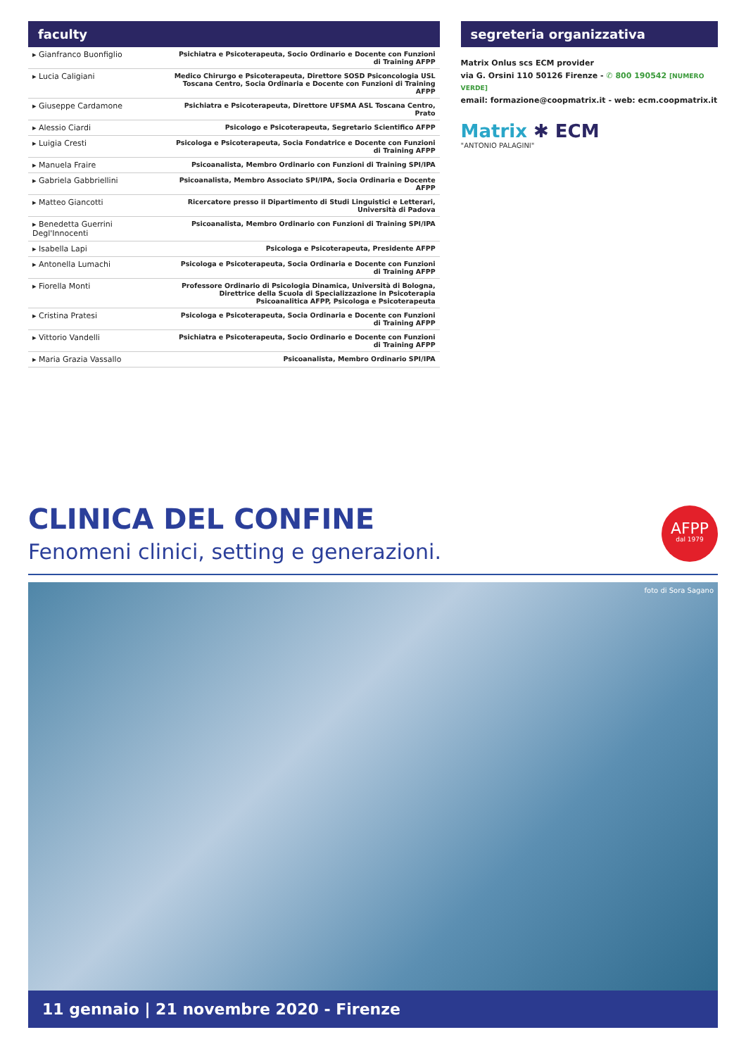faculty
| ▸ Gianfranco Buonfiglio | Psichiatra e Psicoterapeuta, Socio Ordinario e Docente con Funzioni di Training AFPP |
| ▸ Lucia Caligiani | Medico Chirurgo e Psicoterapeuta, Direttore SOSD Psiconcologia USL Toscana Centro, Socia Ordinaria e Docente con Funzioni di Training AFPP |
| ▸ Giuseppe Cardamone | Psichiatra e Psicoterapeuta, Direttore UFSMA ASL Toscana Centro, Prato |
| ▸ Alessio Ciardi | Psicologo e Psicoterapeuta, Segretario Scientifico AFPP |
| ▸ Luigia Cresti | Psicologa e Psicoterapeuta, Socia Fondatrice e Docente con Funzioni di Training AFPP |
| ▸ Manuela Fraire | Psicoanalista, Membro Ordinario con Funzioni di Training SPI/IPA |
| ▸ Gabriela Gabbriellini | Psicoanalista, Membro Associato SPI/IPA, Socia Ordinaria e Docente AFPP |
| ▸ Matteo Giancotti | Ricercatore presso il Dipartimento di Studi Linguistici e Letterari, Università di Padova |
| ▸ Benedetta Guerrini Degl'Innocenti | Psicoanalista, Membro Ordinario con Funzioni di Training SPI/IPA |
| ▸ Isabella Lapi | Psicologa e Psicoterapeuta, Presidente AFPP |
| ▸ Antonella Lumachi | Psicologa e Psicoterapeuta, Socia Ordinaria e Docente con Funzioni di Training AFPP |
| ▸ Fiorella Monti | Professore Ordinario di Psicologia Dinamica, Università di Bologna, Direttrice della Scuola di Specializzazione in Psicoterapia Psicoanalitica AFPP, Psicologa e Psicoterapeuta |
| ▸ Cristina Pratesi | Psicologa e Psicoterapeuta, Socia Ordinaria e Docente con Funzioni di Training AFPP |
| ▸ Vittorio Vandelli | Psichiatra e Psicoterapeuta, Socio Ordinario e Docente con Funzioni di Training AFPP |
| ▸ Maria Grazia Vassallo | Psicoanalista, Membro Ordinario SPI/IPA |
segreteria organizzativa
Matrix Onlus scs ECM provider
via G. Orsini 110 50126 Firenze - ✆ 800 190542 [NUMERO VERDE]
email: formazione@coopmatrix.it - web: ecm.coopmatrix.it
Matrix ✱ ECM
"ANTONIO PALAGINI"
CLINICA DEL CONFINE
Fenomeni clinici, setting e generazioni.
AFPP
dal 1979
foto di Sora Sagano
11 gennaio | 21 novembre 2020 - Firenze